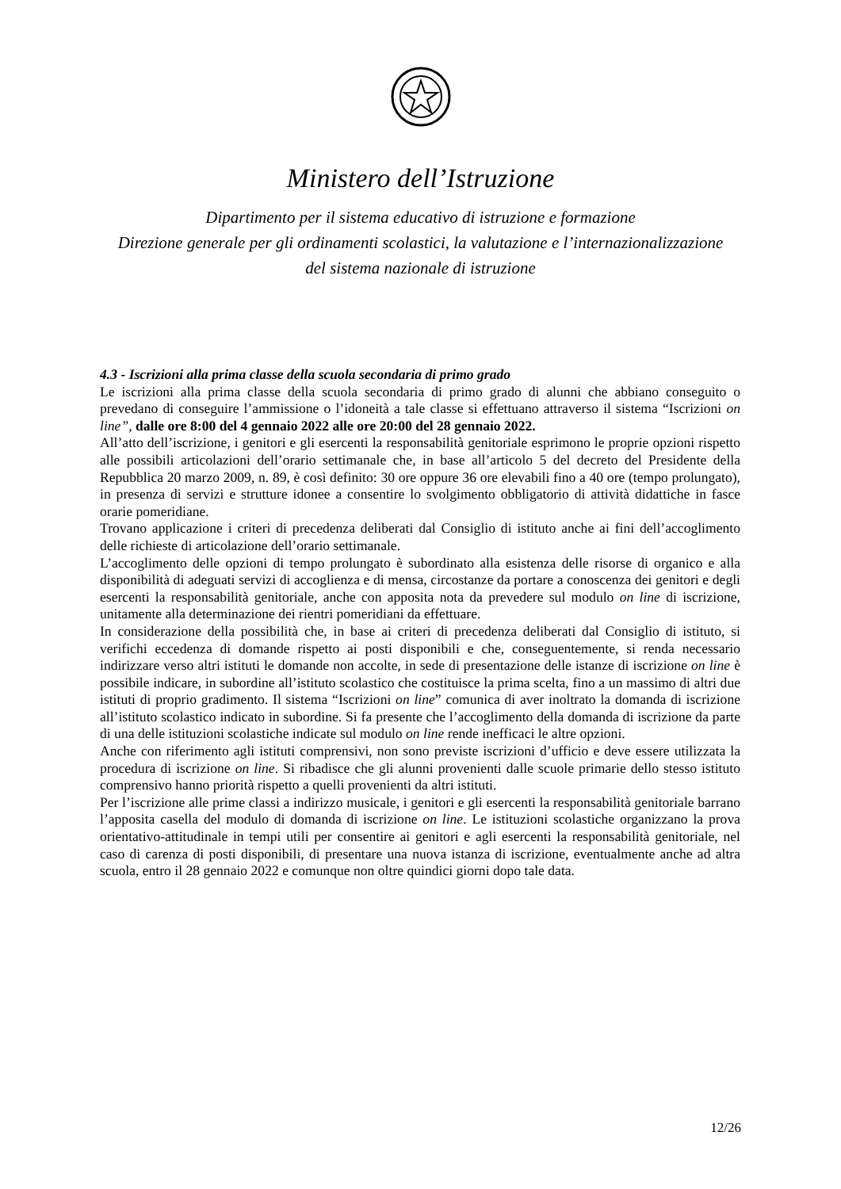Ministero dell’Istruzione
Dipartimento per il sistema educativo di istruzione e formazione
Direzione generale per gli ordinamenti scolastici, la valutazione e l’internazionalizzazione
del sistema nazionale di istruzione
4.3 - Iscrizioni alla prima classe della scuola secondaria di primo grado
Le iscrizioni alla prima classe della scuola secondaria di primo grado di alunni che abbiano conseguito o prevedano di conseguire l’ammissione o l’idoneità a tale classe si effettuano attraverso il sistema “Iscrizioni on line”, dalle ore 8:00 del 4 gennaio 2022 alle ore 20:00 del 28 gennaio 2022.
All’atto dell’iscrizione, i genitori e gli esercenti la responsabilità genitoriale esprimono le proprie opzioni rispetto alle possibili articolazioni dell’orario settimanale che, in base all’articolo 5 del decreto del Presidente della Repubblica 20 marzo 2009, n. 89, è così definito: 30 ore oppure 36 ore elevabili fino a 40 ore (tempo prolungato), in presenza di servizi e strutture idonee a consentire lo svolgimento obbligatorio di attività didattiche in fasce orarie pomeridiane.
Trovano applicazione i criteri di precedenza deliberati dal Consiglio di istituto anche ai fini dell’accoglimento delle richieste di articolazione dell’orario settimanale.
L’accoglimento delle opzioni di tempo prolungato è subordinato alla esistenza delle risorse di organico e alla disponibilità di adeguati servizi di accoglienza e di mensa, circostanze da portare a conoscenza dei genitori e degli esercenti la responsabilità genitoriale, anche con apposita nota da prevedere sul modulo on line di iscrizione, unitamente alla determinazione dei rientri pomeridiani da effettuare.
In considerazione della possibilità che, in base ai criteri di precedenza deliberati dal Consiglio di istituto, si verifichi eccedenza di domande rispetto ai posti disponibili e che, conseguentemente, si renda necessario indirizzare verso altri istituti le domande non accolte, in sede di presentazione delle istanze di iscrizione on line è possibile indicare, in subordine all’istituto scolastico che costituisce la prima scelta, fino a un massimo di altri due istituti di proprio gradimento. Il sistema “Iscrizioni on line” comunica di aver inoltrato la domanda di iscrizione all’istituto scolastico indicato in subordine. Si fa presente che l’accoglimento della domanda di iscrizione da parte di una delle istituzioni scolastiche indicate sul modulo on line rende inefficaci le altre opzioni.
Anche con riferimento agli istituti comprensivi, non sono previste iscrizioni d’ufficio e deve essere utilizzata la procedura di iscrizione on line. Si ribadisce che gli alunni provenienti dalle scuole primarie dello stesso istituto comprensivo hanno priorità rispetto a quelli provenienti da altri istituti.
Per l’iscrizione alle prime classi a indirizzo musicale, i genitori e gli esercenti la responsabilità genitoriale barrano l’apposita casella del modulo di domanda di iscrizione on line. Le istituzioni scolastiche organizzano la prova orientativo-attitudinale in tempi utili per consentire ai genitori e agli esercenti la responsabilità genitoriale, nel caso di carenza di posti disponibili, di presentare una nuova istanza di iscrizione, eventualmente anche ad altra scuola, entro il 28 gennaio 2022 e comunque non oltre quindici giorni dopo tale data.
12/26